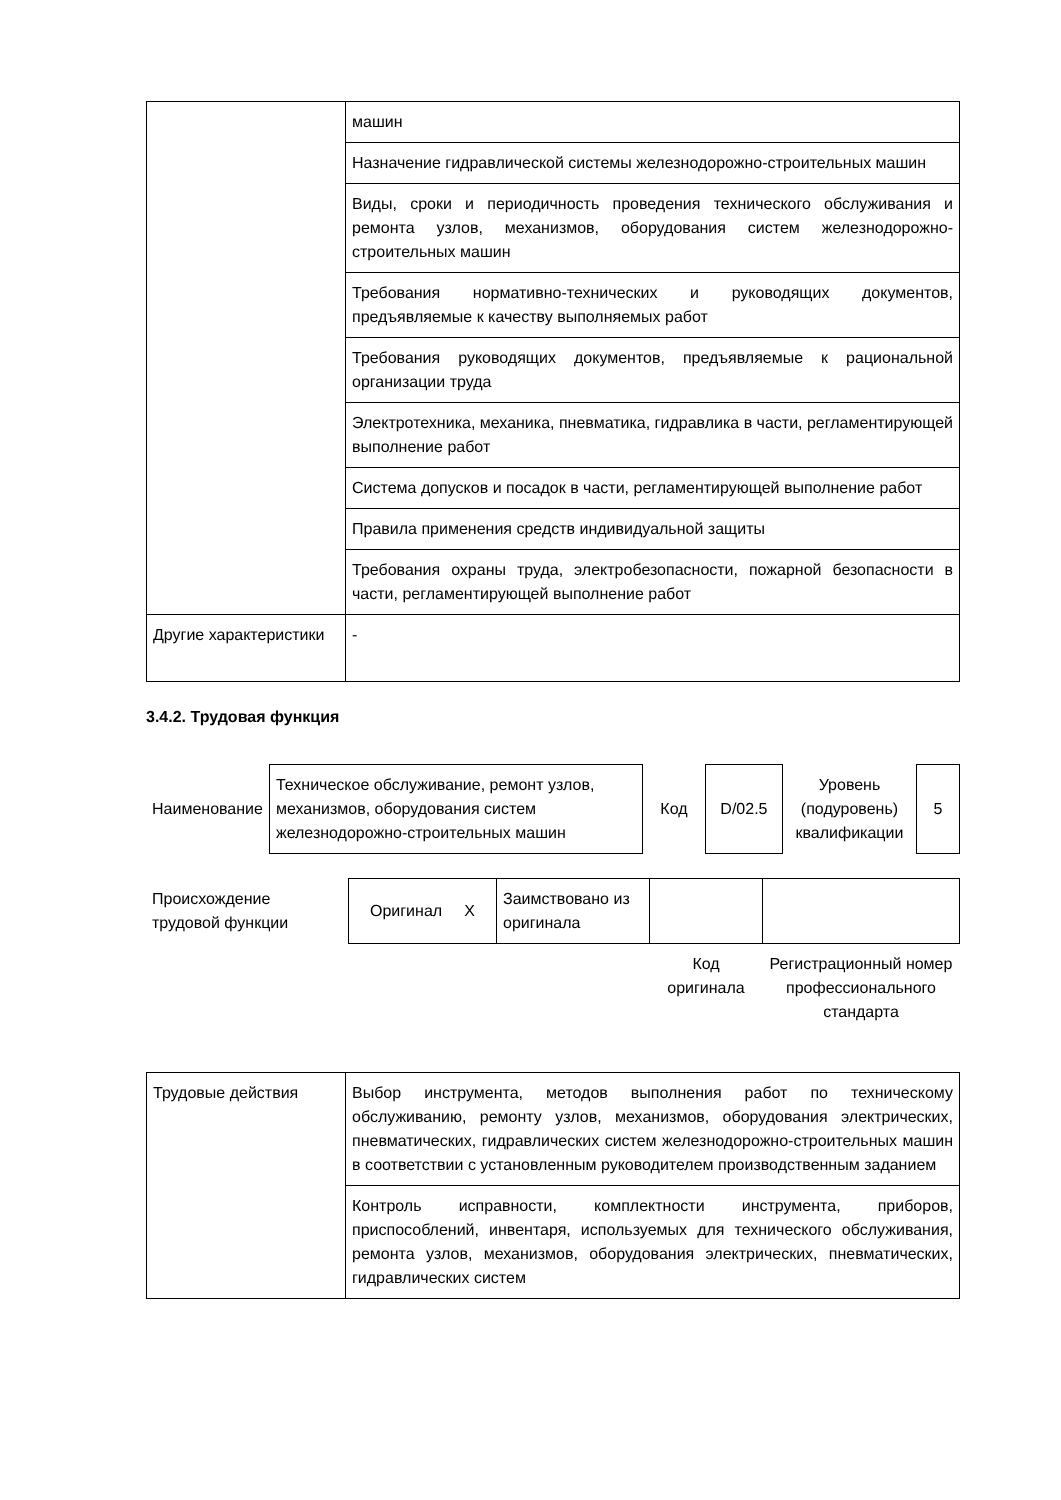| | машин |
| | Назначение гидравлической системы железнодорожно-строительных машин |
| | Виды, сроки и периодичность проведения технического обслуживания и ремонта узлов, механизмов, оборудования систем железнодорожно-строительных машин |
| | Требования нормативно-технических и руководящих документов, предъявляемые к качеству выполняемых работ |
| | Требования руководящих документов, предъявляемые к рациональной организации труда |
| | Электротехника, механика, пневматика, гидравлика в части, регламентирующей выполнение работ |
| | Система допусков и посадок в части, регламентирующей выполнение работ |
| | Правила применения средств индивидуальной защиты |
| | Требования охраны труда, электробезопасности, пожарной безопасности в части, регламентирующей выполнение работ |
| Другие характеристики | - |
3.4.2. Трудовая функция
| Наименование | Техническое обслуживание, ремонт узлов, механизмов, оборудования систем железнодорожно-строительных машин | Код | D/02.5 | Уровень (подуровень) квалификации | 5 |
| Происхождение трудовой функции | Оригинал X | Заимствовано из оригинала | | |
| | | | Код оригинала | Регистрационный номер профессионального стандарта |
| Трудовые действия | Выбор инструмента, методов выполнения работ по техническому обслуживанию, ремонту узлов, механизмов, оборудования электрических, пневматических, гидравлических систем железнодорожно-строительных машин в соответствии с установленным руководителем производственным заданием |
| | Контроль исправности, комплектности инструмента, приборов, приспособлений, инвентаря, используемых для технического обслуживания, ремонта узлов, механизмов, оборудования электрических, пневматических, гидравлических систем |